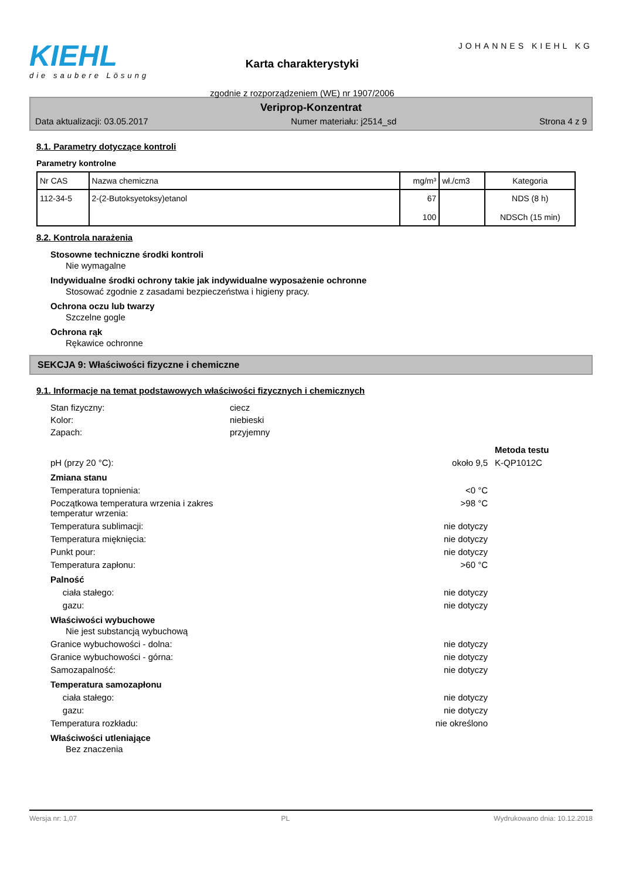KIEHL
die saubere Lösung
Karta charakterystyki
zgodnie z rozporządzeniem (WE) nr 1907/2006
JOHANNES KIEHL KG
Veriprop-Konzentrat
Data aktualizacji: 03.05.2017 Numer materiału: j2514_sd Strona 4 z 9
8.1. Parametry dotyczące kontroli
Parametry kontrolne
| Nr CAS | Nazwa chemiczna | mg/m³ | wł./cm3 | Kategoria |
| --- | --- | --- | --- | --- |
| 112-34-5 | 2-(2-Butoksyetoksy)etanol | 67 100 | | NDS (8 h) NDSCh (15 min) |
8.2. Kontrola narażenia
Stosowne techniczne środki kontroli
Nie wymagalne
Indywidualne środki ochrony takie jak indywidualne wyposażenie ochronne
Stosować zgodnie z zasadami bezpieczeństwa i higieny pracy.
Ochrona oczu lub twarzy
Szczelne gogle
Ochrona rąk
Rękawice ochronne
SEKCJA 9: Właściwości fizyczne i chemiczne
9.1. Informacje na temat podstawowych właściwości fizycznych i chemicznych
Stan fizyczny: ciecz
Kolor: niebieski
Zapach: przyjemny
Metoda testu
pH (przy 20 °C): około 9,5 K-QP1012C
Zmiana stanu
Temperatura topnienia: <0 °C
Początkowa temperatura wrzenia i zakres
temperatur wrzenia: >98 °C
Temperatura sublimacji: nie dotyczy
Temperatura mięknięcia: nie dotyczy
Punkt pour: nie dotyczy
Temperatura zapłonu: >60 °C
Palność
ciała stałego: nie dotyczy
gazu: nie dotyczy
Właściwości wybuchowe
Nie jest substancją wybuchową
Granice wybuchowości - dolna: nie dotyczy
Granice wybuchowości - górna: nie dotyczy
Samozapalność: nie dotyczy
Temperatura samozapłonu
ciała stałego: nie dotyczy
gazu: nie dotyczy
Temperatura rozkładu: nie określono
Właściwości utleniające
Bez znaczenia
Wersja nr: 1,07 PL Wydrukowano dnia: 10.12.2018